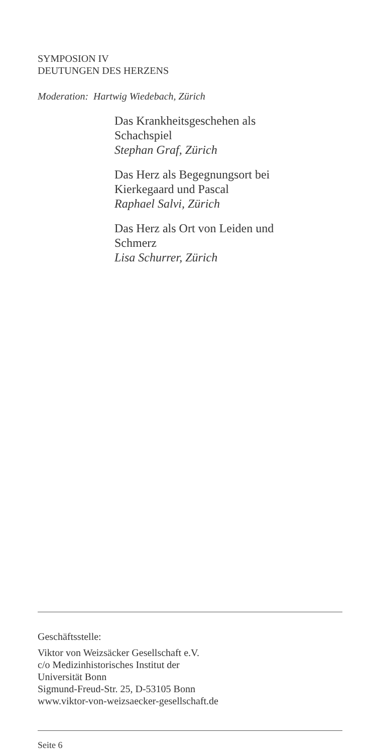SYMPOSION IV
DEUTUNGEN DES HERZENS
Moderation: Hartwig Wiedebach, Zürich
Das Krankheitsgeschehen als
Schachspiel
Stephan Graf, Zürich
Das Herz als Begegnungsort bei
Kierkegaard und Pascal
Raphael Salvi, Zürich
Das Herz als Ort von Leiden und
Schmerz
Lisa Schurrer, Zürich
Geschäftsstelle:
Viktor von Weizsäcker Gesellschaft e.V.
c/o Medizinhistorisches Institut der
Universität Bonn
Sigmund-Freud-Str. 25, D-53105 Bonn
www.viktor-von-weizsaecker-gesellschaft.de
Seite 6